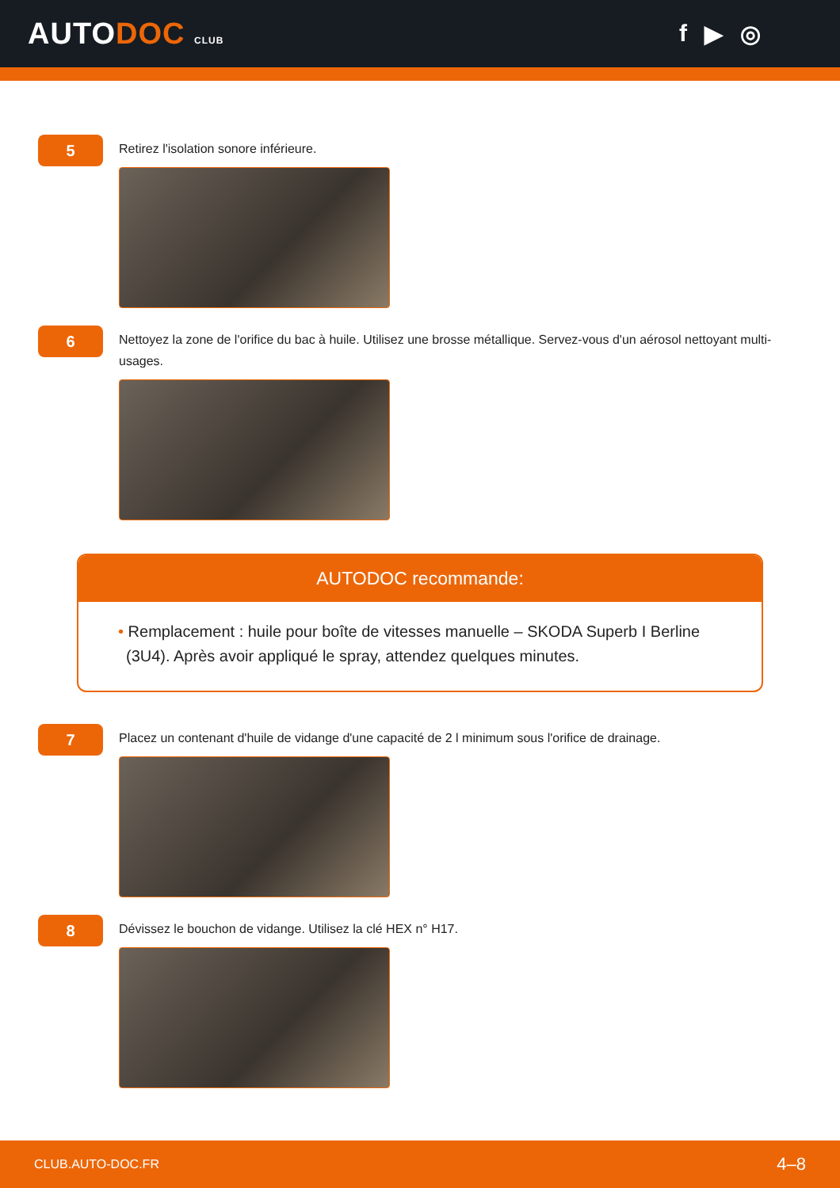AUTODOC CLUB
f ▶ ◎
5
Retirez l'isolation sonore inférieure.
6
Nettoyez la zone de l'orifice du bac à huile. Utilisez une brosse métallique. Servez-vous d'un aérosol nettoyant multi-usages.
AUTODOC recommande:
• Remplacement : huile pour boîte de vitesses manuelle – SKODA Superb I Berline (3U4). Après avoir appliqué le spray, attendez quelques minutes.
7
Placez un contenant d'huile de vidange d'une capacité de 2 l minimum sous l'orifice de drainage.
8
Dévissez le bouchon de vidange. Utilisez la clé HEX n° H17.
CLUB.AUTO-DOC.FR 4–8